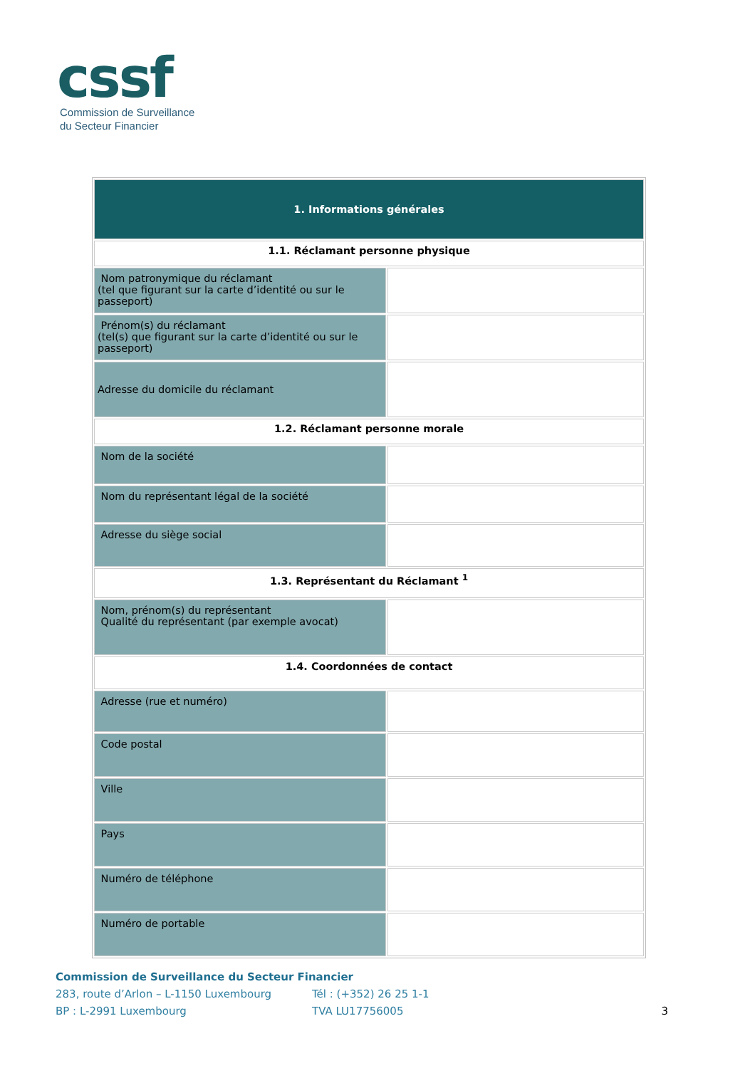cssf
Commission de Surveillance
du Secteur Financier
| 1. Informations générales | |
| 1.1. Réclamant personne physique | |
| Nom patronymique du réclamant (tel que figurant sur la carte d’identité ou sur le passeport) | |
| Prénom(s) du réclamant (tel(s) que figurant sur la carte d’identité ou sur le passeport) | |
| Adresse du domicile du réclamant | |
| 1.2. Réclamant personne morale | |
| Nom de la société | |
| Nom du représentant légal de la société | |
| Adresse du siège social | |
| 1.3. Représentant du Réclamant <sup>1</sup> | |
| Nom, prénom(s) du représentant Qualité du représentant (par exemple avocat) | |
| 1.4. Coordonnées de contact | |
| Adresse (rue et numéro) | |
| Code postal | |
| Ville | |
| Pays | |
| Numéro de téléphone | |
| Numéro de portable | |
Commission de Surveillance du Secteur Financier
283, route d’Arlon – L-1150 Luxembourg Tél : (+352) 26 25 1-1
BP : L-2991 Luxembourg TVA LU17756005 3